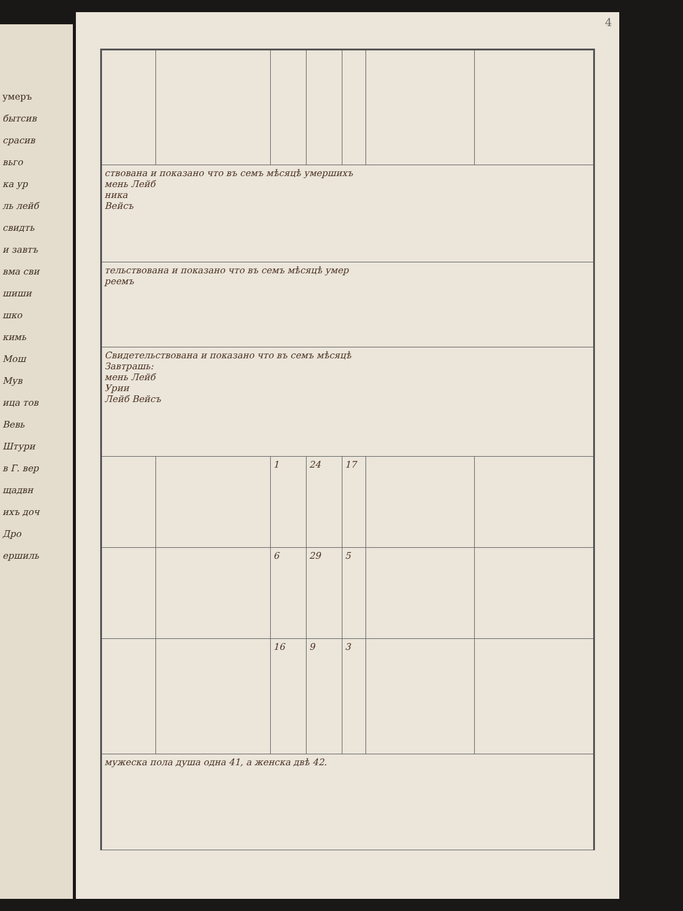умеръ
бытсив
срасив
вьго
ка ур
ль лейб
свидть
и завтъ
вма сви
шиши
шко
кимь
Мош
Мув
ица тов
Вевь
Штури
в Г. вер
щадвн
ихъ доч
Дро
ершиль
4
| ствована и показано что въ семъ мѣсяцѣ умершихъ мень Лейб ника Вейсъ | | | | | | |
| тельствована и показано что въ семъ мѣсяцѣ умер реемъ | | | | | | |
| Свидетельствована и показано что въ семъ мѣсяцѣ Завтрашь: мень Лейб Урии Лейб Вейсъ | | | | | | |
| | | 1 | 24 | 17 | | |
| | | 6 | 29 | 5 | | |
| | | 16 | 9 | 3 | | |
| мужеска пола душа одна 41, а женска двѣ 42. | | | | | | |